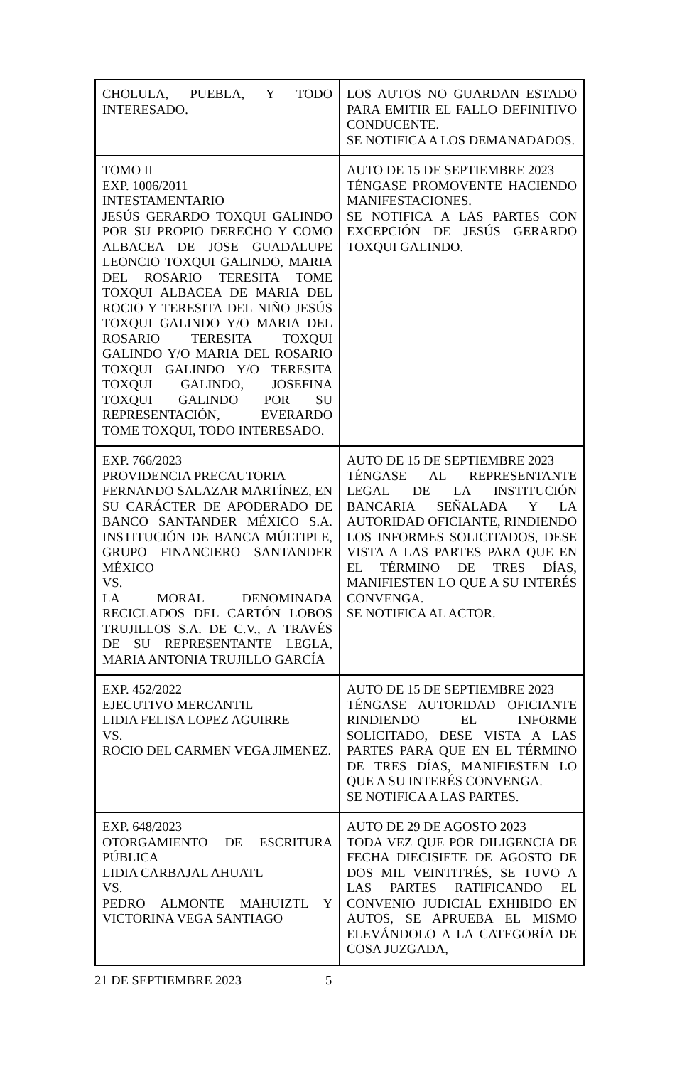| CHOLULA, PUEBLA, Y TODO INTERESADO. | LOS AUTOS NO GUARDAN ESTADO PARA EMITIR EL FALLO DEFINITIVO CONDUCENTE. SE NOTIFICA A LOS DEMANADADOS. |
| TOMO II EXP. 1006/2011 INTESTAMENTARIO JESÚS GERARDO TOXQUI GALINDO POR SU PROPIO DERECHO Y COMO ALBACEA DE JOSE GUADALUPE LEONCIO TOXQUI GALINDO, MARIA DEL ROSARIO TERESITA TOME TOXQUI ALBACEA DE MARIA DEL ROCIO Y TERESITA DEL NIÑO JESÚS TOXQUI GALINDO Y/O MARIA DEL ROSARIO TERESITA TOXQUI GALINDO Y/O MARIA DEL ROSARIO TOXQUI GALINDO Y/O TERESITA TOXQUI GALINDO, JOSEFINA TOXQUI GALINDO POR SU REPRESENTACIÓN, EVERARDO TOME TOXQUI, TODO INTERESADO. | AUTO DE 15 DE SEPTIEMBRE 2023 TÉNGASE PROMOVENTE HACIENDO MANIFESTACIONES. SE NOTIFICA A LAS PARTES CON EXCEPCIÓN DE JESÚS GERARDO TOXQUI GALINDO. |
| EXP. 766/2023 PROVIDENCIA PRECAUTORIA FERNANDO SALAZAR MARTÍNEZ, EN SU CARÁCTER DE APODERADO DE BANCO SANTANDER MÉXICO S.A. INSTITUCIÓN DE BANCA MÚLTIPLE, GRUPO FINANCIERO SANTANDER MÉXICO VS. LA MORAL DENOMINADA RECICLADOS DEL CARTÓN LOBOS TRUJILLOS S.A. DE C.V., A TRAVÉS DE SU REPRESENTANTE LEGLA, MARIA ANTONIA TRUJILLO GARCÍA | AUTO DE 15 DE SEPTIEMBRE 2023 TÉNGASE AL REPRESENTANTE LEGAL DE LA INSTITUCIÓN BANCARIA SEÑALADA Y LA AUTORIDAD OFICIANTE, RINDIENDO LOS INFORMES SOLICITADOS, DESE VISTA A LAS PARTES PARA QUE EN EL TÉRMINO DE TRES DÍAS, MANIFIESTEN LO QUE A SU INTERÉS CONVENGA. SE NOTIFICA AL ACTOR. |
| EXP. 452/2022 EJECUTIVO MERCANTIL LIDIA FELISA LOPEZ AGUIRRE VS. ROCIO DEL CARMEN VEGA JIMENEZ. | AUTO DE 15 DE SEPTIEMBRE 2023 TÉNGASE AUTORIDAD OFICIANTE RINDIENDO EL INFORME SOLICITADO, DESE VISTA A LAS PARTES PARA QUE EN EL TÉRMINO DE TRES DÍAS, MANIFIESTEN LO QUE A SU INTERÉS CONVENGA. SE NOTIFICA A LAS PARTES. |
| EXP. 648/2023 OTORGAMIENTO DE ESCRITURA PÚBLICA LIDIA CARBAJAL AHUATL VS. PEDRO ALMONTE MAHUIZTL Y VICTORINA VEGA SANTIAGO | AUTO DE 29 DE AGOSTO 2023 TODA VEZ QUE POR DILIGENCIA DE FECHA DIECISIETE DE AGOSTO DE DOS MIL VEINTITRÉS, SE TUVO A LAS PARTES RATIFICANDO EL CONVENIO JUDICIAL EXHIBIDO EN AUTOS, SE APRUEBA EL MISMO ELEVÁNDOLO A LA CATEGORÍA DE COSA JUZGADA, |
21 DE SEPTIEMBRE 2023 5